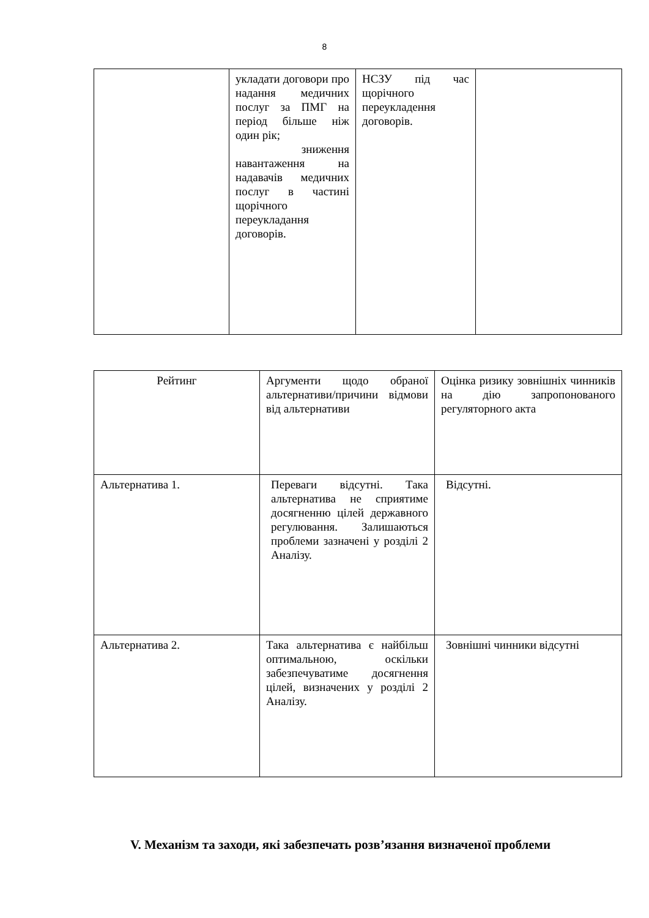8
| | укладати договори про надання медичних послуг за ПМГ на період більше ніж один рік; зниження навантаження на надавачів медичних послуг в частині щорічного переукладання договорів. | НСЗУ під час щорічного переукладення договорів. | |
| Рейтинг | Аргументи щодо обраної альтернативи/причини відмови від альтернативи | Оцінка ризику зовнішніх чинників на дію запропонованого регуляторного акта |
| Альтернатива 1. | Переваги відсутні. Така альтернатива не сприятиме досягненню цілей державного регулювання. Залишаються проблеми зазначені у розділі 2 Аналізу. | Відсутні. |
| Альтернатива 2. | Така альтернатива є найбільш оптимальною, оскільки забезпечуватиме досягнення цілей, визначених у розділі 2 Аналізу. | Зовнішні чинники відсутні |
V. Механізм та заходи, які забезпечать розв’язання визначеної проблеми